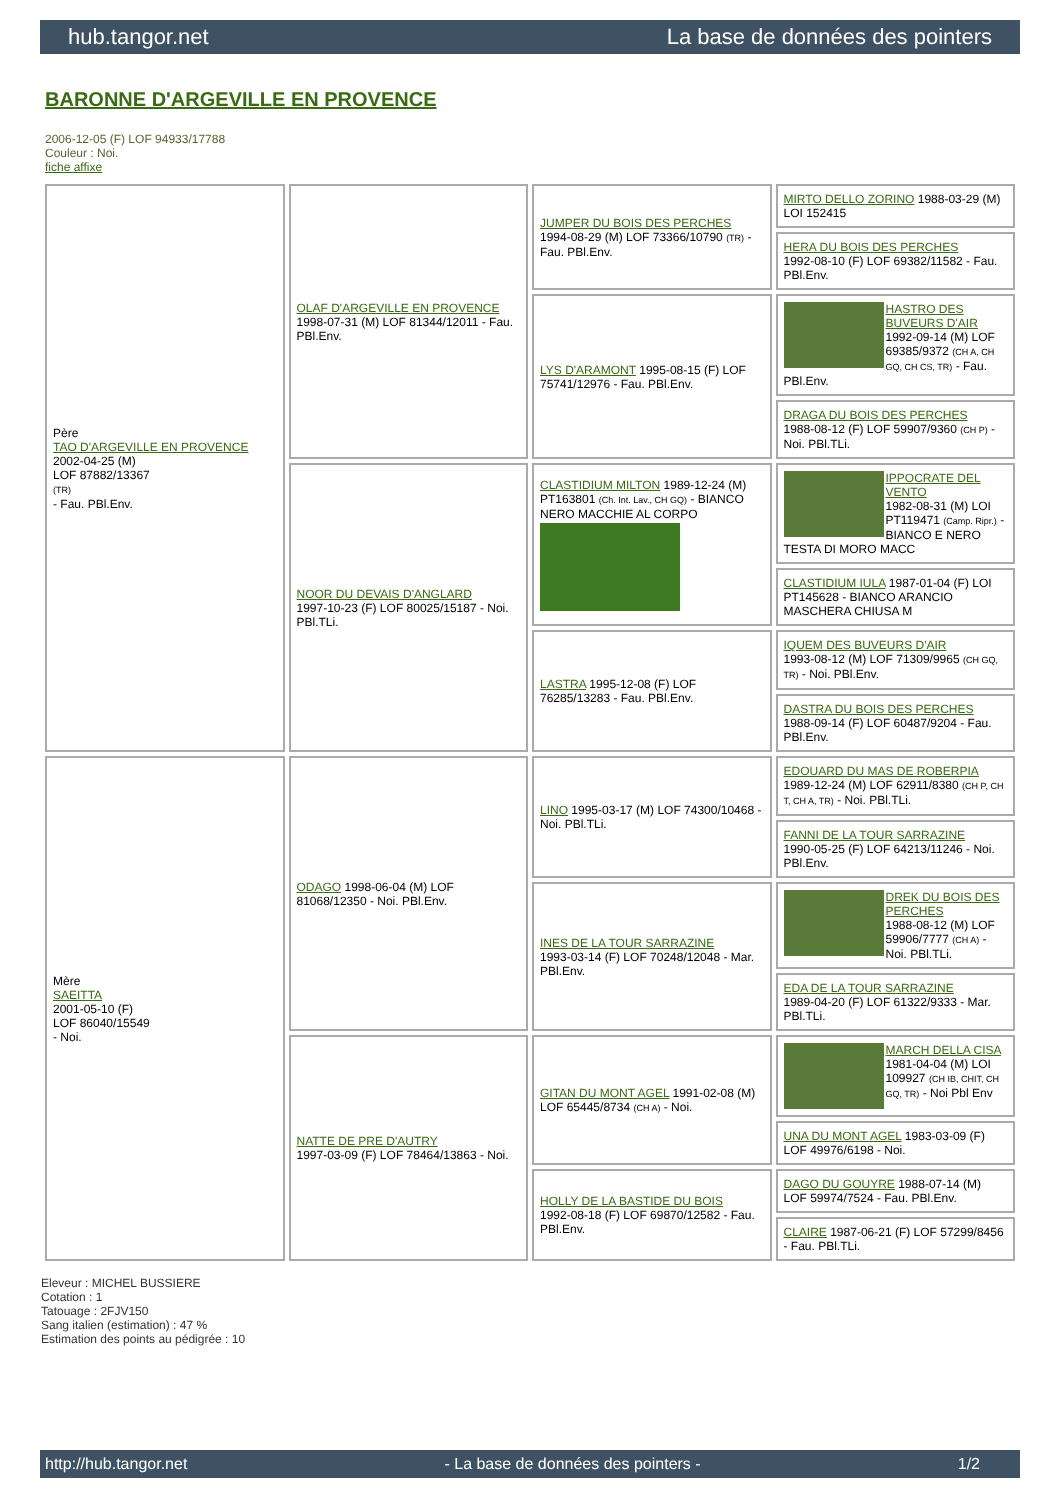hub.tangor.net La base de données des pointers
BARONNE D'ARGEVILLE EN PROVENCE
2006-12-05 (F) LOF 94933/17788
Couleur : Noi.
fiche affixe
| Père TAO D'ARGEVILLE EN PROVENCE 2002-04-25 (M) LOF 87882/13367 (TR) - Fau. PBl.Env. | OLAF D'ARGEVILLE EN PROVENCE 1998-07-31 (M) LOF 81344/12011 - Fau. PBl.Env. | JUMPER DU BOIS DES PERCHES 1994-08-29 (M) LOF 73366/10790 (TR) - Fau. PBl.Env. | MIRTO DELLO ZORINO 1988-03-29 (M) LOI 152415 |
| | | | HERA DU BOIS DES PERCHES 1992-08-10 (F) LOF 69382/11582 - Fau. PBl.Env. |
| | | LYS D'ARAMONT 1995-08-15 (F) LOF 75741/12976 - Fau. PBl.Env. | HASTRO DES BUVEURS D'AIR 1992-09-14 (M) LOF 69385/9372 (CH A, CH GQ, CH CS, TR) - Fau. PBl.Env. |
| | | | DRAGA DU BOIS DES PERCHES 1988-08-12 (F) LOF 59907/9360 (CH P) - Noi. PBl.TLi. |
| | NOOR DU DEVAIS D'ANGLARD 1997-10-23 (F) LOF 80025/15187 - Noi. PBl.TLi. | CLASTIDIUM MILTON 1989-12-24 (M) PT163801 (Ch. Int. Lav., CH GQ) - BIANCO NERO MACCHIE AL CORPO | IPPOCRATE DEL VENTO 1982-08-31 (M) LOI PT119471 (Camp. Ripr.) - BIANCO E NERO TESTA DI MORO MACC |
| | | | CLASTIDIUM IULA 1987-01-04 (F) LOI PT145628 - BIANCO ARANCIO MASCHERA CHIUSA M |
| | | LASTRA 1995-12-08 (F) LOF 76285/13283 - Fau. PBl.Env. | IQUEM DES BUVEURS D'AIR 1993-08-12 (M) LOF 71309/9965 (CH GQ, TR) - Noi. PBl.Env. |
| | | | DASTRA DU BOIS DES PERCHES 1988-09-14 (F) LOF 60487/9204 - Fau. PBl.Env. |
| Mère SAEITTA 2001-05-10 (F) LOF 86040/15549 - Noi. | ODAGO 1998-06-04 (M) LOF 81068/12350 - Noi. PBl.Env. | LINO 1995-03-17 (M) LOF 74300/10468 - Noi. PBl.TLi. | EDOUARD DU MAS DE ROBERPIA 1989-12-24 (M) LOF 62911/8380 (CH P, CH T, CH A, TR) - Noi. PBl.TLi. |
| | | | FANNI DE LA TOUR SARRAZINE 1990-05-25 (F) LOF 64213/11246 - Noi. PBl.Env. |
| | | INES DE LA TOUR SARRAZINE 1993-03-14 (F) LOF 70248/12048 - Mar. PBl.Env. | DREK DU BOIS DES PERCHES 1988-08-12 (M) LOF 59906/7777 (CH A) - Noi. PBl.TLi. |
| | | | EDA DE LA TOUR SARRAZINE 1989-04-20 (F) LOF 61322/9333 - Mar. PBl.TLi. |
| | NATTE DE PRE D'AUTRY 1997-03-09 (F) LOF 78464/13863 - Noi. | GITAN DU MONT AGEL 1991-02-08 (M) LOF 65445/8734 (CH A) - Noi. | MARCH DELLA CISA 1981-04-04 (M) LOI 109927 (CH IB, CHIT, CH GQ, TR) - Noi Pbl Env |
| | | | UNA DU MONT AGEL 1983-03-09 (F) LOF 49976/6198 - Noi. |
| | | HOLLY DE LA BASTIDE DU BOIS 1992-08-18 (F) LOF 69870/12582 - Fau. PBl.Env. | DAGO DU GOUYRE 1988-07-14 (M) LOF 59974/7524 - Fau. PBl.Env. |
| | | | CLAIRE 1987-06-21 (F) LOF 57299/8456 - Fau. PBl.TLi. |
Eleveur : MICHEL BUSSIERE
Cotation : 1
Tatouage : 2FJV150
Sang italien (estimation) : 47 %
Estimation des points au pédigrée : 10
http://hub.tangor.net - La base de données des pointers - 1/2